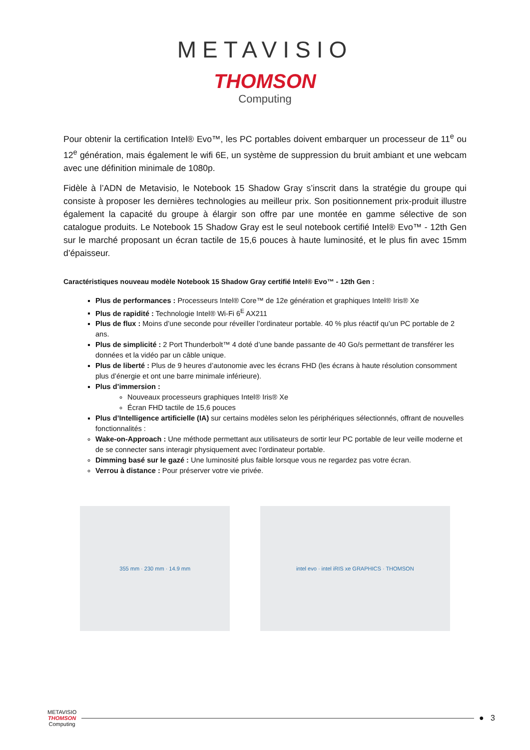METAVISIO
THOMSON
Computing
Pour obtenir la certification Intel® Evo™, les PC portables doivent embarquer un processeur de 11<sup>e</sup> ou 12<sup>e</sup> génération, mais également le wifi 6E, un système de suppression du bruit ambiant et une webcam avec une définition minimale de 1080p.
Fidèle à l’ADN de Metavisio, le Notebook 15 Shadow Gray s’inscrit dans la stratégie du groupe qui consiste à proposer les dernières technologies au meilleur prix. Son positionnement prix-produit illustre également la capacité du groupe à élargir son offre par une montée en gamme sélective de son catalogue produits. Le Notebook 15 Shadow Gray est le seul notebook certifié Intel® Evo™ - 12th Gen sur le marché proposant un écran tactile de 15,6 pouces à haute luminosité, et le plus fin avec 15mm d’épaisseur.
Caractéristiques nouveau modèle Notebook 15 Shadow Gray certifié Intel® Evo™ - 12th Gen :
Plus de performances : Processeurs Intel® Core™ de 12e génération et graphiques Intel® Iris® Xe
Plus de rapidité : Technologie Intel® Wi-Fi 6<sup>E</sup> AX211
Plus de flux : Moins d’une seconde pour réveiller l’ordinateur portable. 40 % plus réactif qu’un PC portable de 2 ans.
Plus de simplicité : 2 Port Thunderbolt™ 4 doté d’une bande passante de 40 Go/s permettant de transférer les données et la vidéo par un câble unique.
Plus de liberté : Plus de 9 heures d’autonomie avec les écrans FHD (les écrans à haute résolution consomment plus d’énergie et ont une barre minimale inférieure).
Plus d’immersion :
Nouveaux processeurs graphiques Intel® Iris® Xe
Écran FHD tactile de 15,6 pouces
Plus d’Intelligence artificielle (IA) sur certains modèles selon les périphériques sélectionnés, offrant de nouvelles fonctionnalités :
Wake-on-Approach : Une méthode permettant aux utilisateurs de sortir leur PC portable de leur veille moderne et de se connecter sans interagir physiquement avec l’ordinateur portable.
Dimming basé sur le gazé : Une luminosité plus faible lorsque vous ne regardez pas votre écran.
Verrou à distance : Pour préserver votre vie privée.
355 mm · 230 mm · 14.9 mm intel evo · intel iRIS xe GRAPHICS · THOMSON
METAVISIO
THOMSON
Computing
● 3